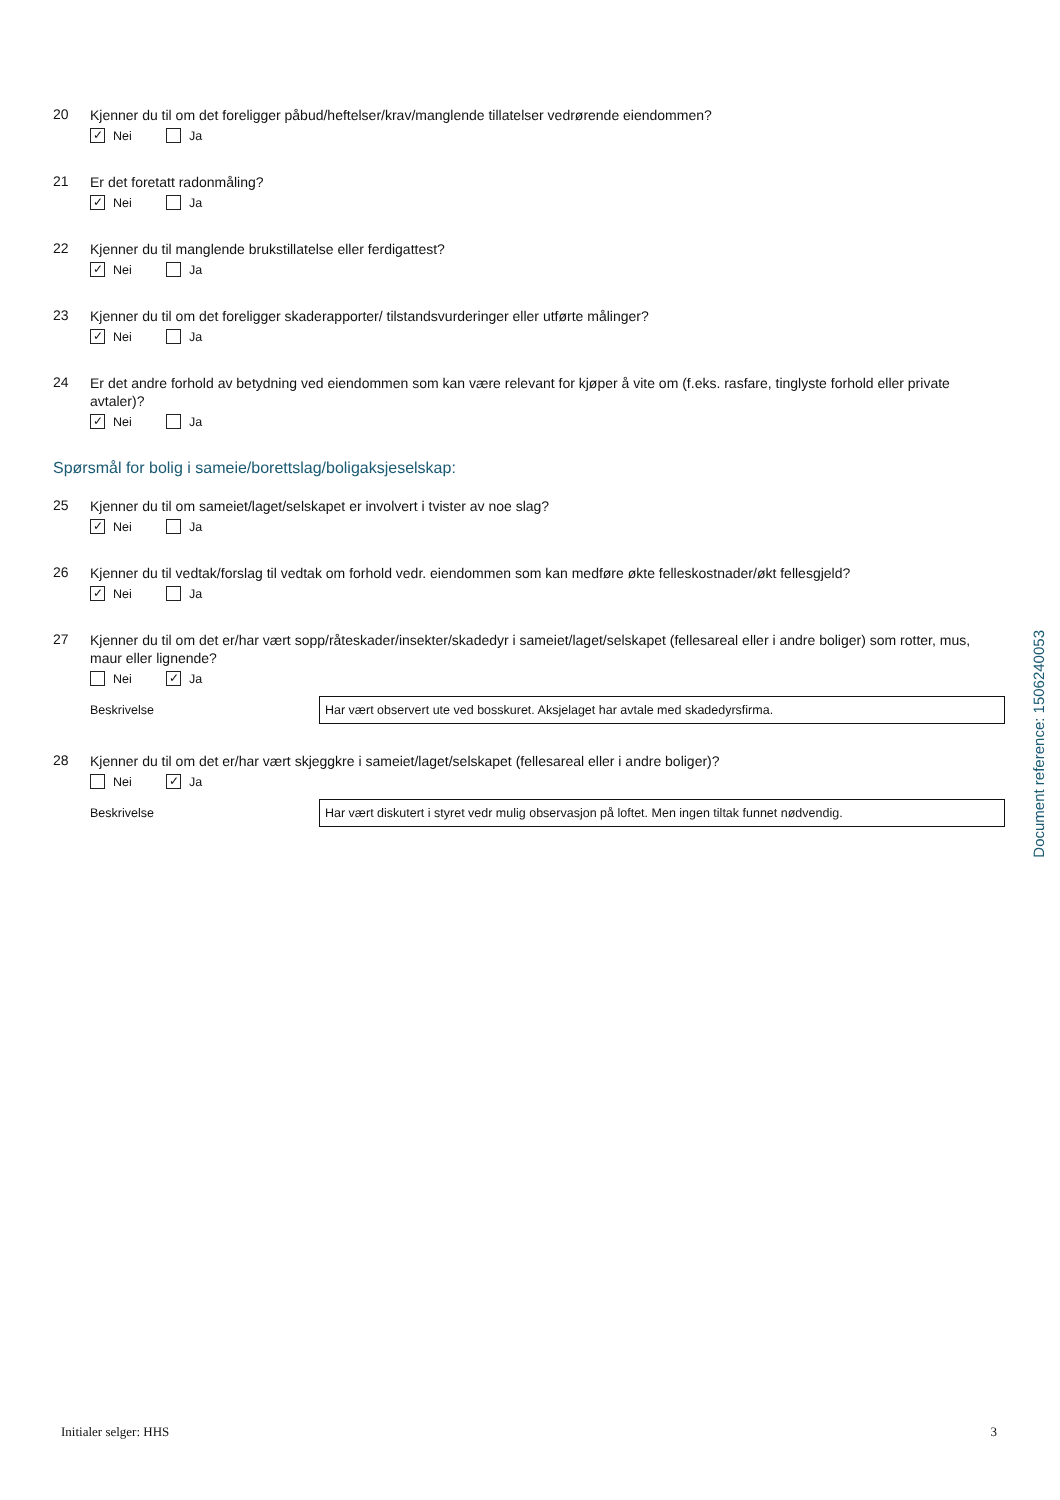20
Kjenner du til om det foreligger påbud/heftelser/krav/manglende tillatelser vedrørende eiendommen?
✓
Nei
Ja
21
Er det foretatt radonmåling?
✓
Nei
Ja
22
Kjenner du til manglende brukstillatelse eller ferdigattest?
✓
Nei
Ja
23
Kjenner du til om det foreligger skaderapporter/ tilstandsvurderinger eller utførte målinger?
✓
Nei
Ja
24
Er det andre forhold av betydning ved eiendommen som kan være relevant for kjøper å vite om (f.eks. rasfare, tinglyste forhold eller private avtaler)?
✓
Nei
Ja
Spørsmål for bolig i sameie/borettslag/boligaksjeselskap:
25
Kjenner du til om sameiet/laget/selskapet er involvert i tvister av noe slag?
✓
Nei
Ja
26
Kjenner du til vedtak/forslag til vedtak om forhold vedr. eiendommen som kan medføre økte felleskostnader/økt fellesgjeld?
✓
Nei
Ja
27
Kjenner du til om det er/har vært sopp/råteskader/insekter/skadedyr i sameiet/laget/selskapet (fellesareal eller i andre boliger) som rotter, mus, maur eller lignende?
Nei
✓
Ja
Beskrivelse
Har vært observert ute ved bosskuret. Aksjelaget har avtale med skadedyrsfirma.
28
Kjenner du til om det er/har vært skjeggkre i sameiet/laget/selskapet (fellesareal eller i andre boliger)?
Nei
✓
Ja
Beskrivelse
Har vært diskutert i styret vedr mulig observasjon på loftet. Men ingen tiltak funnet nødvendig.
Document reference: 1506240053
Initialer selger: HHS 3